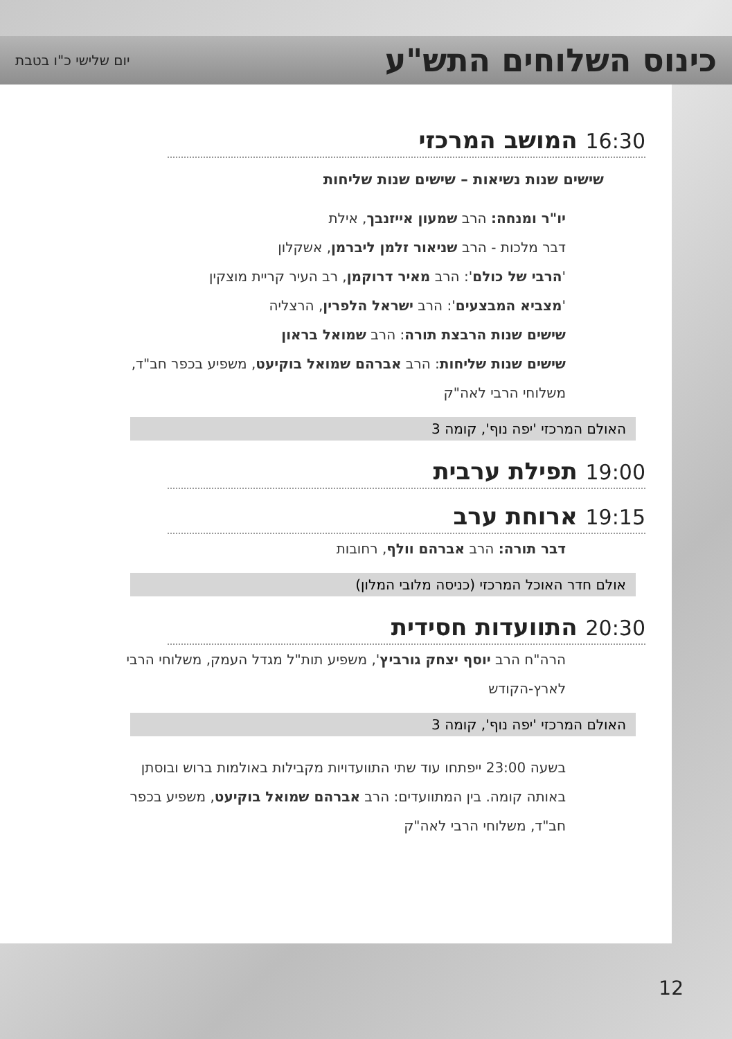כינוס השלוחים התש"ע
יום שלישי כ"ו בטבת
16:30 המושב המרכזי
שישים שנות נשיאות – שישים שנות שליחות
יו"ר ומנחה: הרב שמעון אייזנבך, אילת
דבר מלכות - הרב שניאור זלמן ליברמן, אשקלון
'הרבי של כולם': הרב מאיר דרוקמן, רב העיר קריית מוצקין
'מצביא המבצעים': הרב ישראל הלפרין, הרצליה
שישים שנות הרבצת תורה: הרב שמואל בראון
שישים שנות שליחות: הרב אברהם שמואל בוקיעט, משפיע בכפר חב"ד, משלוחי הרבי לאה"ק
האולם המרכזי 'יפה נוף', קומה 3
19:00 תפילת ערבית
19:15 ארוחת ערב
דבר תורה: הרב אברהם וולף, רחובות
אולם חדר האוכל המרכזי (כניסה מלובי המלון)
20:30 התוועדות חסידית
הרה"ח הרב יוסף יצחק גורביץ', משפיע תות"ל מגדל העמק, משלוחי הרבי לארץ-הקודש
האולם המרכזי 'יפה נוף', קומה 3
בשעה 23:00 ייפתחו עוד שתי התוועדויות מקבילות באולמות ברוש ובוסתן באותה קומה. בין המתוועדים: הרב אברהם שמואל בוקיעט, משפיע בכפר חב"ד, משלוחי הרבי לאה"ק
12